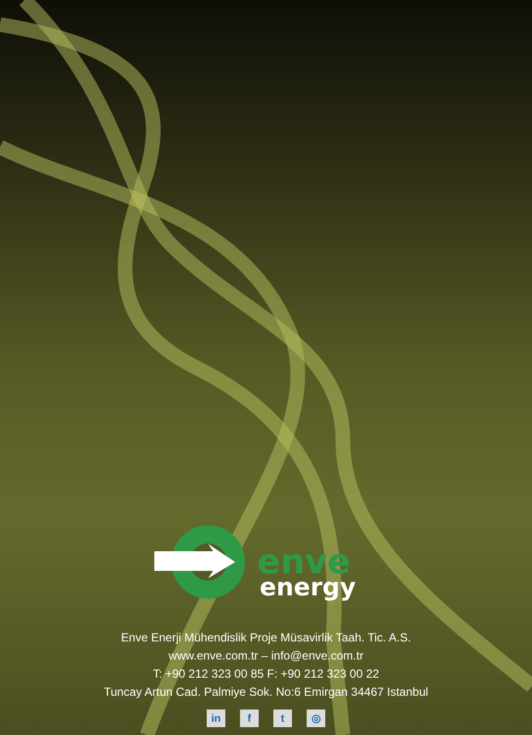enve
energy
Enve Enerji Mühendislik Proje Müsavirlik Taah. Tic. A.S.
www.enve.com.tr – info@enve.com.tr
T: +90 212 323 00 85 F: +90 212 323 00 22
Tuncay Artun Cad. Palmiye Sok. No:6 Emirgan 34467 Istanbul
in f t ◎